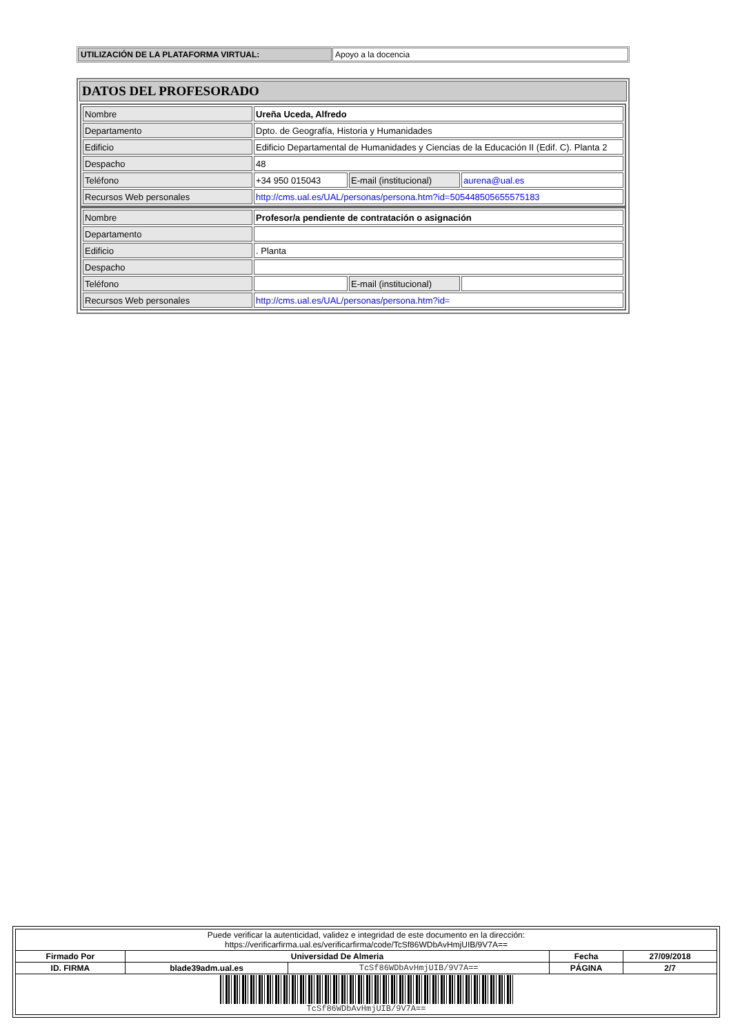| UTILIZACIÓN DE LA PLATAFORMA VIRTUAL: | Apoyo a la docencia |
| DATOS DEL PROFESORADO |
| --- |
| / Nombre / Ureña Uceda, Alfredo / / / / Departamento / Dpto. de Geografía, Historia y Humanidades / / / / Edificio / Edificio Departamental de Humanidades y Ciencias de la Educación II (Edif. C). Planta 2 / / / / Despacho / 48 / / / / Teléfono / +34 950 015043 / E-mail (institucional) / aurena@ual.es / / Recursos Web personales / http://cms.ual.es/UAL/personas/persona.htm?id=505448505655575183 / / / / Nombre / Profesor/a pendiente de contratación o asignación / / / / Departamento / / / / / Edificio / . Planta / / / / Despacho / / / / / Teléfono / / E-mail (institucional) / / / Recursos Web personales / http://cms.ual.es/UAL/personas/persona.htm?id= / / / |
| Puede verificar la autenticidad, validez e integridad de este documento en la dirección: https://verificarfirma.ual.es/verificarfirma/code/TcSf86WDbAvHmjUIB/9V7A== | | | | |
| Firmado Por | Universidad De Almeria | | Fecha | 27/09/2018 |
| ID. FIRMA | blade39adm.ual.es | TcSf86WDbAvHmjUIB/9V7A== | PÁGINA | 2/7 |
| TcSf86WDbAvHmjUIB/9V7A== | | | | |